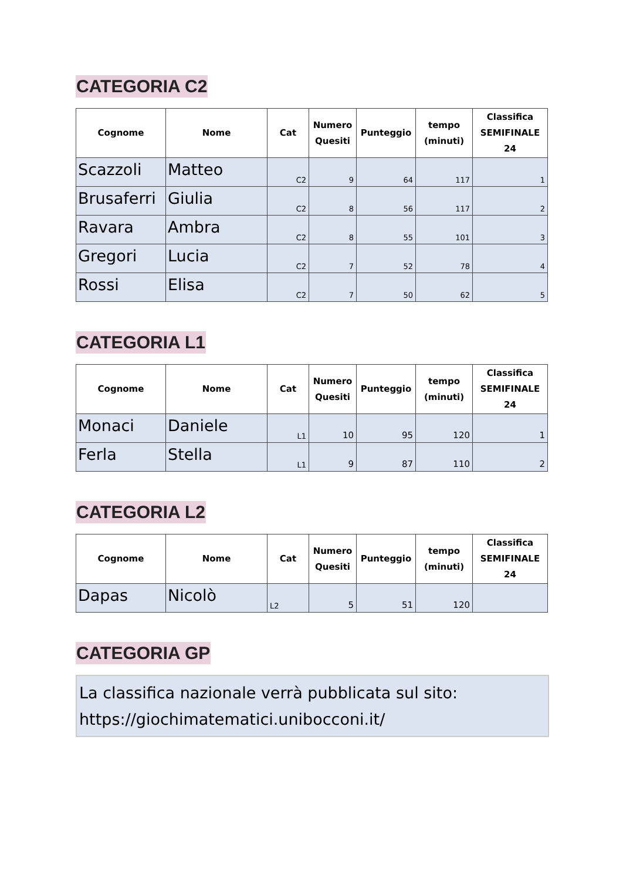CATEGORIA C2
| Cognome | Nome | Cat | Numero Quesiti | Punteggio | tempo (minuti) | Classifica SEMIFINALE 24 |
| --- | --- | --- | --- | --- | --- | --- |
| Scazzoli | Matteo | C2 | 9 | 64 | 117 | 1 |
| Brusaferri | Giulia | C2 | 8 | 56 | 117 | 2 |
| Ravara | Ambra | C2 | 8 | 55 | 101 | 3 |
| Gregori | Lucia | C2 | 7 | 52 | 78 | 4 |
| Rossi | Elisa | C2 | 7 | 50 | 62 | 5 |
CATEGORIA L1
| Cognome | Nome | Cat | Numero Quesiti | Punteggio | tempo (minuti) | Classifica SEMIFINALE 24 |
| --- | --- | --- | --- | --- | --- | --- |
| Monaci | Daniele | L1 | 10 | 95 | 120 | 1 |
| Ferla | Stella | L1 | 9 | 87 | 110 | 2 |
CATEGORIA L2
| Cognome | Nome | Cat | Numero Quesiti | Punteggio | tempo (minuti) | Classifica SEMIFINALE 24 |
| --- | --- | --- | --- | --- | --- | --- |
| Dapas | Nicolò | L2 | 5 | 51 | 120 | |
CATEGORIA GP
La classifica nazionale verrà pubblicata sul sito:
https://giochimatematici.unibocconi.it/